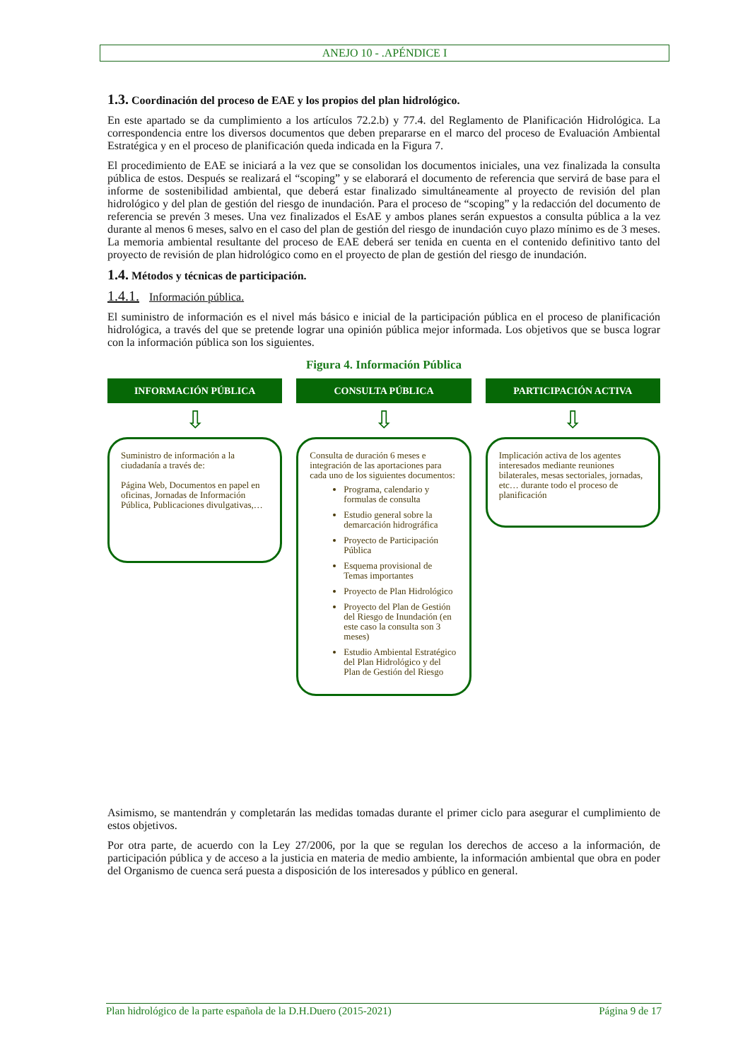ANEJO 10 - .APÉNDICE I
1.3. Coordinación del proceso de EAE y los propios del plan hidrológico.
En este apartado se da cumplimiento a los artículos 72.2.b) y 77.4. del Reglamento de Planificación Hidrológica. La correspondencia entre los diversos documentos que deben prepararse en el marco del proceso de Evaluación Ambiental Estratégica y en el proceso de planificación queda indicada en la Figura 7.
El procedimiento de EAE se iniciará a la vez que se consolidan los documentos iniciales, una vez finalizada la consulta pública de estos. Después se realizará el “scoping” y se elaborará el documento de referencia que servirá de base para el informe de sostenibilidad ambiental, que deberá estar finalizado simultáneamente al proyecto de revisión del plan hidrológico y del plan de gestión del riesgo de inundación. Para el proceso de “scoping” y la redacción del documento de referencia se prevén 3 meses. Una vez finalizados el EsAE y ambos planes serán expuestos a consulta pública a la vez durante al menos 6 meses, salvo en el caso del plan de gestión del riesgo de inundación cuyo plazo mínimo es de 3 meses. La memoria ambiental resultante del proceso de EAE deberá ser tenida en cuenta en el contenido definitivo tanto del proyecto de revisión de plan hidrológico como en el proyecto de plan de gestión del riesgo de inundación.
1.4. Métodos y técnicas de participación.
1.4.1. Información pública.
El suministro de información es el nivel más básico e inicial de la participación pública en el proceso de planificación hidrológica, a través del que se pretende lograr una opinión pública mejor informada. Los objetivos que se busca lograr con la información pública son los siguientes.
Figura 4. Información Pública
INFORMACIÓN PÚBLICA
⇩
Suministro de información a la ciudadanía a través de:
Página Web, Documentos en papel en oficinas, Jornadas de Información Pública, Publicaciones divulgativas,…
CONSULTA PÚBLICA
⇩
Consulta de duración 6 meses e integración de las aportaciones para cada uno de los siguientes documentos:
Programa, calendario y formulas de consulta
Estudio general sobre la demarcación hidrográfica
Proyecto de Participación Pública
Esquema provisional de Temas importantes
Proyecto de Plan Hidrológico
Proyecto del Plan de Gestión del Riesgo de Inundación (en este caso la consulta son 3 meses)
Estudio Ambiental Estratégico del Plan Hidrológico y del Plan de Gestión del Riesgo
PARTICIPACIÓN ACTIVA
⇩
Implicación activa de los agentes interesados mediante reuniones bilaterales, mesas sectoriales, jornadas, etc… durante todo el proceso de planificación
Asimismo, se mantendrán y completarán las medidas tomadas durante el primer ciclo para asegurar el cumplimiento de estos objetivos.
Por otra parte, de acuerdo con la Ley 27/2006, por la que se regulan los derechos de acceso a la información, de participación pública y de acceso a la justicia en materia de medio ambiente, la información ambiental que obra en poder del Organismo de cuenca será puesta a disposición de los interesados y público en general.
Plan hidrológico de la parte española de la D.H.Duero (2015-2021) Página 9 de 17